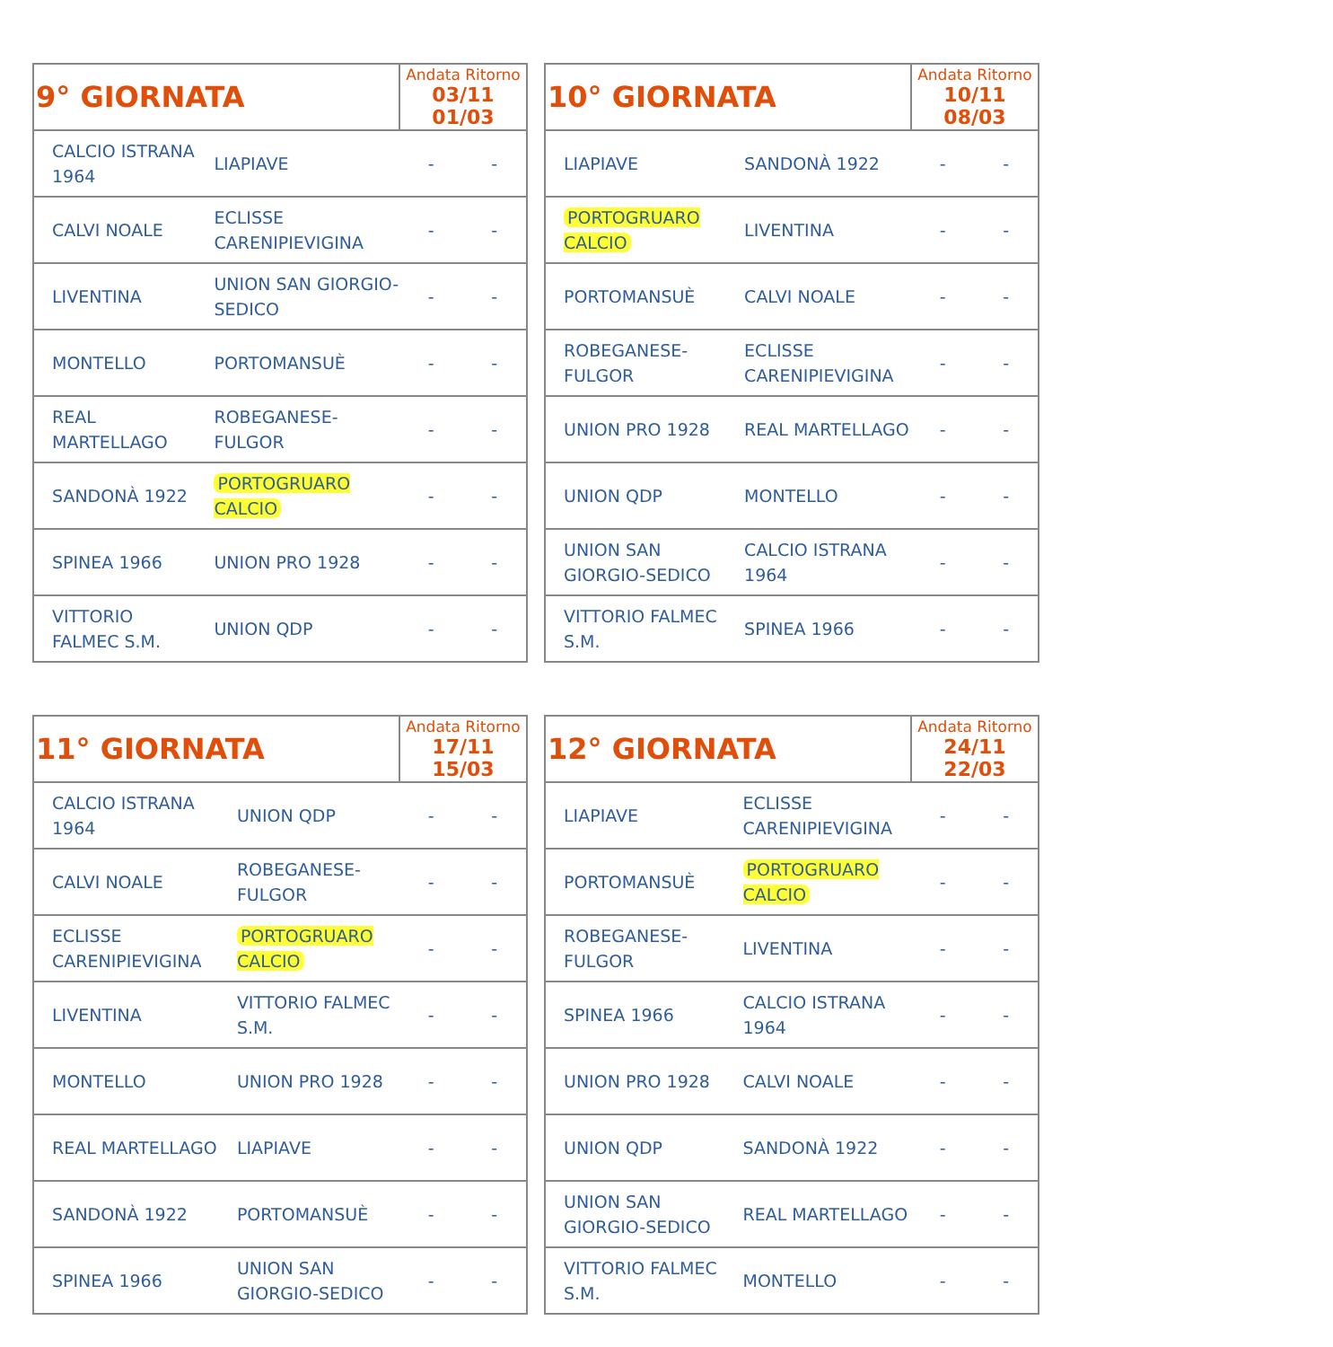| 9° GIORNATA | | Andata Ritorno 03/11 01/03 | |
| --- | --- | --- | --- |
| CALCIO ISTRANA 1964 | LIAPIAVE | - | - |
| CALVI NOALE | ECLISSE CARENIPIEVIGINA | - | - |
| LIVENTINA | UNION SAN GIORGIO-SEDICO | - | - |
| MONTELLO | PORTOMANSUÈ | - | - |
| REAL MARTELLAGO | ROBEGANESE-FULGOR | - | - |
| SANDONÀ 1922 | PORTOGRUARO CALCIO | - | - |
| SPINEA 1966 | UNION PRO 1928 | - | - |
| VITTORIO FALMEC S.M. | UNION QDP | - | - |
| 10° GIORNATA | | Andata Ritorno 10/11 08/03 | |
| --- | --- | --- | --- |
| LIAPIAVE | SANDONÀ 1922 | - | - |
| PORTOGRUARO CALCIO | LIVENTINA | - | - |
| PORTOMANSUÈ | CALVI NOALE | - | - |
| ROBEGANESE-FULGOR | ECLISSE CARENIPIEVIGINA | - | - |
| UNION PRO 1928 | REAL MARTELLAGO | - | - |
| UNION QDP | MONTELLO | - | - |
| UNION SAN GIORGIO-SEDICO | CALCIO ISTRANA 1964 | - | - |
| VITTORIO FALMEC S.M. | SPINEA 1966 | - | - |
| 11° GIORNATA | | Andata Ritorno 17/11 15/03 | |
| --- | --- | --- | --- |
| CALCIO ISTRANA 1964 | UNION QDP | - | - |
| CALVI NOALE | ROBEGANESE-FULGOR | - | - |
| ECLISSE CARENIPIEVIGINA | PORTOGRUARO CALCIO | - | - |
| LIVENTINA | VITTORIO FALMEC S.M. | - | - |
| MONTELLO | UNION PRO 1928 | - | - |
| REAL MARTELLAGO | LIAPIAVE | - | - |
| SANDONÀ 1922 | PORTOMANSUÈ | - | - |
| SPINEA 1966 | UNION SAN GIORGIO-SEDICO | - | - |
| 12° GIORNATA | | Andata Ritorno 24/11 22/03 | |
| --- | --- | --- | --- |
| LIAPIAVE | ECLISSE CARENIPIEVIGINA | - | - |
| PORTOMANSUÈ | PORTOGRUARO CALCIO | - | - |
| ROBEGANESE-FULGOR | LIVENTINA | - | - |
| SPINEA 1966 | CALCIO ISTRANA 1964 | - | - |
| UNION PRO 1928 | CALVI NOALE | - | - |
| UNION QDP | SANDONÀ 1922 | - | - |
| UNION SAN GIORGIO-SEDICO | REAL MARTELLAGO | - | - |
| VITTORIO FALMEC S.M. | MONTELLO | - | - |